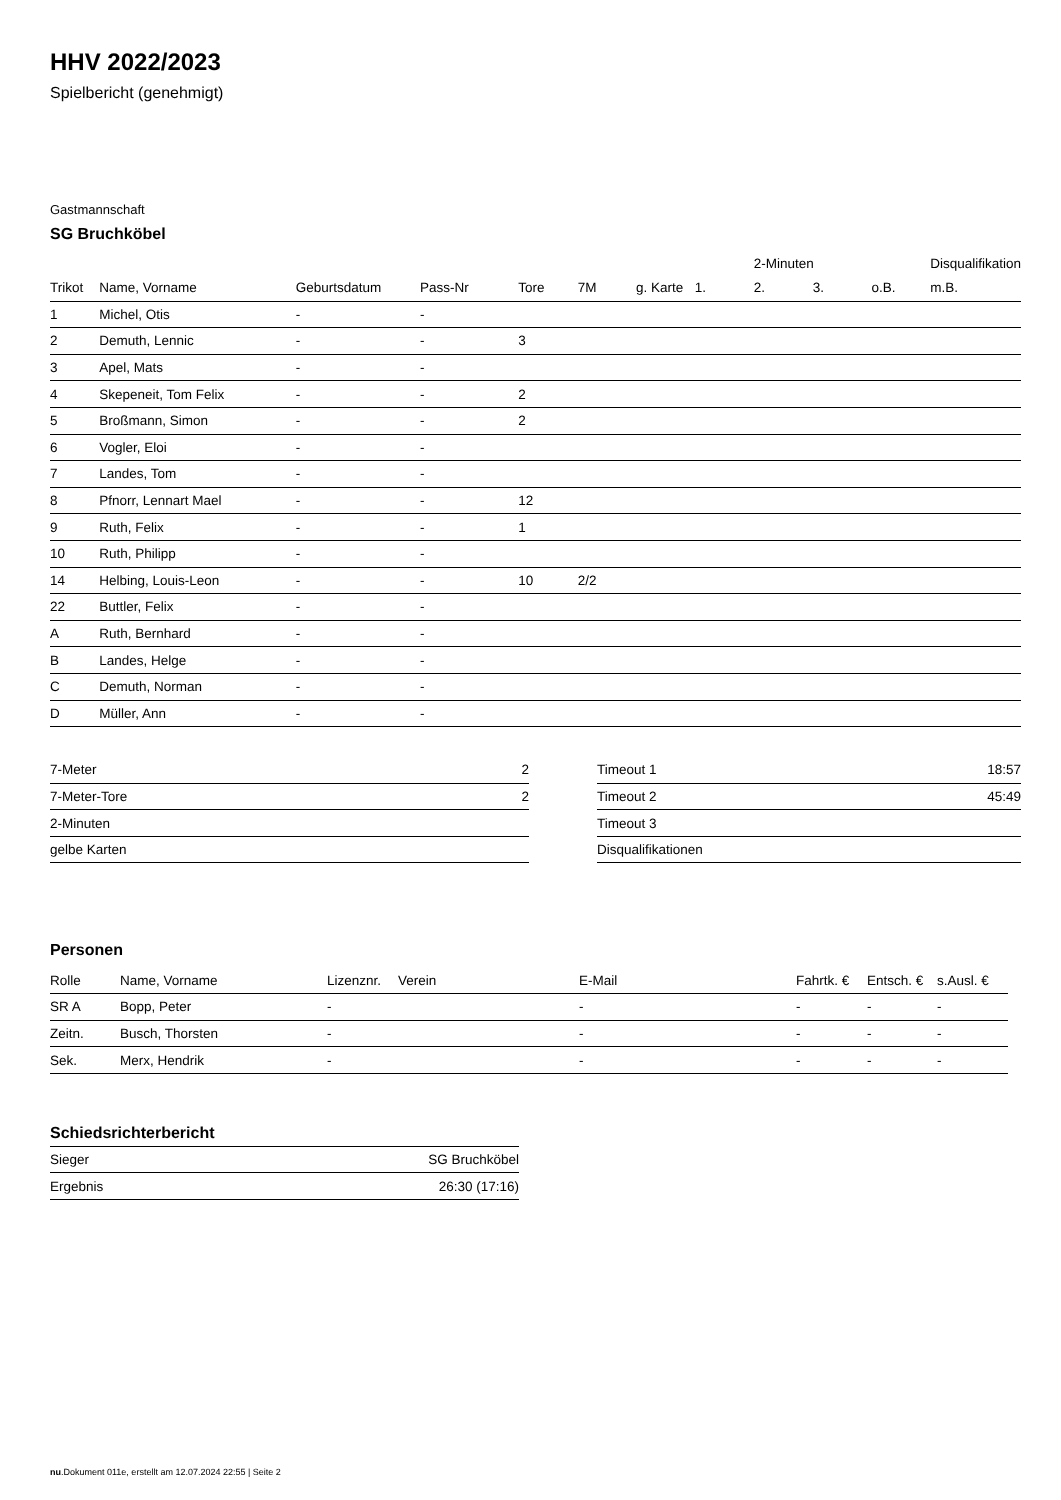HHV 2022/2023
Spielbericht (genehmigt)
Gastmannschaft
SG Bruchköbel
| | | | | | | | | 2-Minuten | | | Disqualifikation |
| --- | --- | --- | --- | --- | --- | --- | --- | --- | --- | --- | --- |
| Trikot | Name, Vorname | Geburtsdatum | Pass-Nr | Tore | 7M | g. Karte | 1. | 2. | 3. | o.B. | m.B. |
| 1 | Michel, Otis | - | - | | | | | | | | |
| 2 | Demuth, Lennic | - | - | 3 | | | | | | | |
| 3 | Apel, Mats | - | - | | | | | | | | |
| 4 | Skepeneit, Tom Felix | - | - | 2 | | | | | | | |
| 5 | Broßmann, Simon | - | - | 2 | | | | | | | |
| 6 | Vogler, Eloi | - | - | | | | | | | | |
| 7 | Landes, Tom | - | - | | | | | | | | |
| 8 | Pfnorr, Lennart Mael | - | - | 12 | | | | | | | |
| 9 | Ruth, Felix | - | - | 1 | | | | | | | |
| 10 | Ruth, Philipp | - | - | | | | | | | | |
| 14 | Helbing, Louis-Leon | - | - | 10 | 2/2 | | | | | | |
| 22 | Buttler, Felix | - | - | | | | | | | | |
| A | Ruth, Bernhard | - | - | | | | | | | | |
| B | Landes, Helge | - | - | | | | | | | | |
| C | Demuth, Norman | - | - | | | | | | | | |
| D | Müller, Ann | - | - | | | | | | | | |
| 7-Meter | 2 |
| 7-Meter-Tore | 2 |
| 2-Minuten | |
| gelbe Karten | |
| Timeout 1 | 18:57 |
| Timeout 2 | 45:49 |
| Timeout 3 | |
| Disqualifikationen | |
Personen
| Rolle | Name, Vorname | Lizenznr. | Verein | E-Mail | Fahrtk. € | Entsch. € | s.Ausl. € |
| --- | --- | --- | --- | --- | --- | --- | --- |
| SR A | Bopp, Peter | - | | - | - | - | - |
| Zeitn. | Busch, Thorsten | - | | - | - | - | - |
| Sek. | Merx, Hendrik | - | | - | - | - | - |
Schiedsrichterbericht
| Sieger | SG Bruchköbel |
| Ergebnis | 26:30 (17:16) |
nu.Dokument 011e, erstellt am 12.07.2024 22:55 | Seite 2